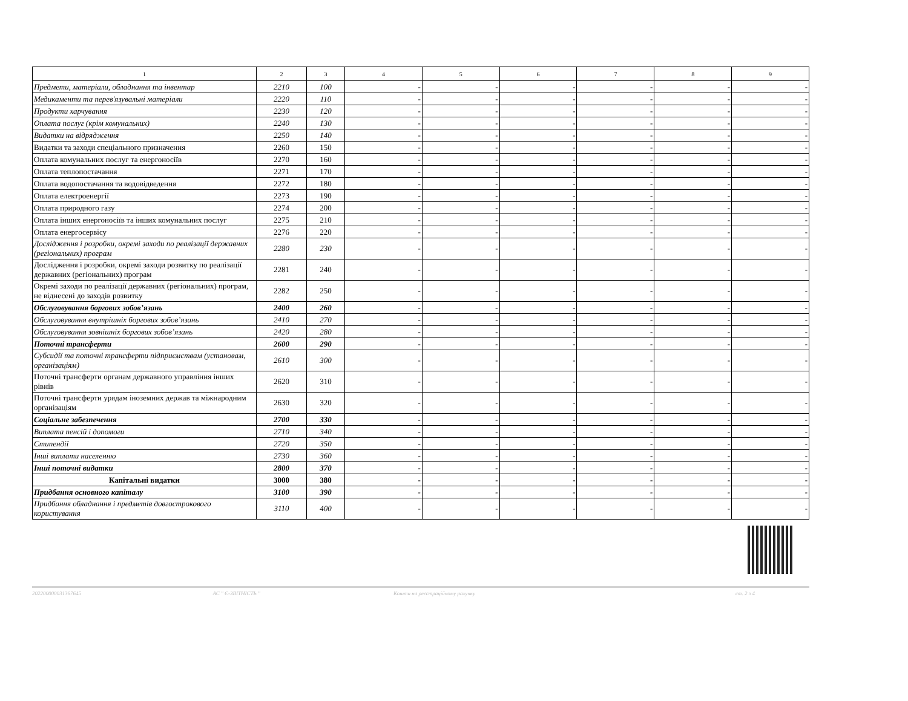| 1 | 2 | 3 | 4 | 5 | 6 | 7 | 8 | 9 |
| --- | --- | --- | --- | --- | --- | --- | --- | --- |
| Предмети, матеріали, обладнання та інвентар | 2210 | 100 | - | - | - | - | - | - |
| Медикаменти та перев'язувальні матеріали | 2220 | 110 | - | - | - | - | - | - |
| Продукти харчування | 2230 | 120 | - | - | - | - | - | - |
| Оплата послуг (крім комунальних) | 2240 | 130 | - | - | - | - | - | - |
| Видатки на відрядження | 2250 | 140 | - | - | - | - | - | - |
| Видатки та заходи спеціального призначення | 2260 | 150 | - | - | - | - | - | - |
| Оплата комунальних послуг та енергоносіїв | 2270 | 160 | - | - | - | - | - | - |
| Оплата теплопостачання | 2271 | 170 | - | - | - | - | - | - |
| Оплата водопостачання та водовідведення | 2272 | 180 | - | - | - | - | - | - |
| Оплата електроенергії | 2273 | 190 | - | - | - | - | - | - |
| Оплата природного газу | 2274 | 200 | - | - | - | - | - | - |
| Оплата інших енергоносіїв та інших комунальних послуг | 2275 | 210 | - | - | - | - | - | - |
| Оплата енергосервісу | 2276 | 220 | - | - | - | - | - | - |
| Дослідження і розробки, окремі заходи по реалізації державних (регіональних) програм | 2280 | 230 | - | - | - | - | - | - |
| Дослідження і розробки, окремі заходи розвитку по реалізації державних (регіональних) програм | 2281 | 240 | - | - | - | - | - | - |
| Окремі заходи по реалізації державних (регіональних) програм, не віднесені до заходів розвитку | 2282 | 250 | - | - | - | - | - | - |
| Обслуговування боргових зобов’язань | 2400 | 260 | - | - | - | - | - | - |
| Обслуговування внутрішніх боргових зобов’язань | 2410 | 270 | - | - | - | - | - | - |
| Обслуговування зовнішніх боргових зобов’язань | 2420 | 280 | - | - | - | - | - | - |
| Поточні трансферти | 2600 | 290 | - | - | - | - | - | - |
| Субсидії та поточні трансферти підприємствам (установам, організаціям) | 2610 | 300 | - | - | - | - | - | - |
| Поточні трансферти органам державного управління інших рівнів | 2620 | 310 | - | - | - | - | - | - |
| Поточні трансферти урядам іноземних держав та міжнародним організаціям | 2630 | 320 | - | - | - | - | - | - |
| Соціальне забезпечення | 2700 | 330 | - | - | - | - | - | - |
| Виплата пенсій і допомоги | 2710 | 340 | - | - | - | - | - | - |
| Стипендії | 2720 | 350 | - | - | - | - | - | - |
| Інші виплати населенню | 2730 | 360 | - | - | - | - | - | - |
| Інші поточні видатки | 2800 | 370 | - | - | - | - | - | - |
| Капітальні видатки | 3000 | 380 | - | - | - | - | - | - |
| Придбання основного капіталу | 3100 | 390 | - | - | - | - | - | - |
| Придбання обладнання і предметів довгострокового користування | 3110 | 400 | - | - | - | - | - | - |
202200000031367645 АС " Є-ЗВІТНІСТЬ " Кошти на реєстраційному рахунку ст. 2 з 4